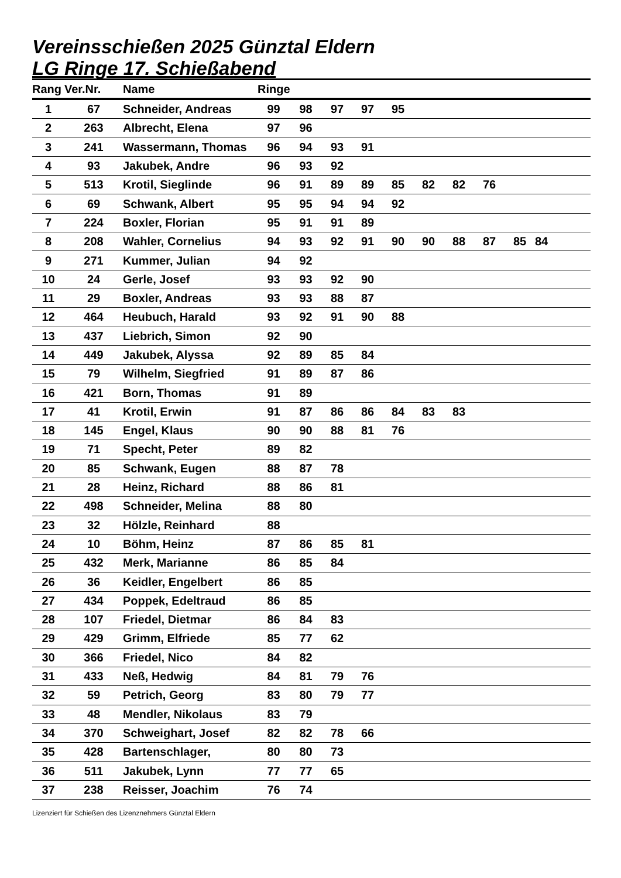Vereinsschießen 2025 Günztal Eldern
LG Ringe 17. Schießabend
| Rang | Ver.Nr. | Name | Ringe | | | | | | | | | |
| --- | --- | --- | --- | --- | --- | --- | --- | --- | --- | --- | --- | --- |
| 1 | 67 | Schneider, Andreas | 99 | 98 | 97 | 97 | 95 | | | | | |
| 2 | 263 | Albrecht, Elena | 97 | 96 | | | | | | | | |
| 3 | 241 | Wassermann, Thomas | 96 | 94 | 93 | 91 | | | | | | |
| 4 | 93 | Jakubek, Andre | 96 | 93 | 92 | | | | | | | |
| 5 | 513 | Krotil, Sieglinde | 96 | 91 | 89 | 89 | 85 | 82 | 82 | 76 | | |
| 6 | 69 | Schwank, Albert | 95 | 95 | 94 | 94 | 92 | | | | | |
| 7 | 224 | Boxler, Florian | 95 | 91 | 91 | 89 | | | | | | |
| 8 | 208 | Wahler, Cornelius | 94 | 93 | 92 | 91 | 90 | 90 | 88 | 87 | 85 | 84 |
| 9 | 271 | Kummer, Julian | 94 | 92 | | | | | | | | |
| 10 | 24 | Gerle, Josef | 93 | 93 | 92 | 90 | | | | | | |
| 11 | 29 | Boxler, Andreas | 93 | 93 | 88 | 87 | | | | | | |
| 12 | 464 | Heubuch, Harald | 93 | 92 | 91 | 90 | 88 | | | | | |
| 13 | 437 | Liebrich, Simon | 92 | 90 | | | | | | | | |
| 14 | 449 | Jakubek, Alyssa | 92 | 89 | 85 | 84 | | | | | | |
| 15 | 79 | Wilhelm, Siegfried | 91 | 89 | 87 | 86 | | | | | | |
| 16 | 421 | Born, Thomas | 91 | 89 | | | | | | | | |
| 17 | 41 | Krotil, Erwin | 91 | 87 | 86 | 86 | 84 | 83 | 83 | | | |
| 18 | 145 | Engel, Klaus | 90 | 90 | 88 | 81 | 76 | | | | | |
| 19 | 71 | Specht, Peter | 89 | 82 | | | | | | | | |
| 20 | 85 | Schwank, Eugen | 88 | 87 | 78 | | | | | | | |
| 21 | 28 | Heinz, Richard | 88 | 86 | 81 | | | | | | | |
| 22 | 498 | Schneider, Melina | 88 | 80 | | | | | | | | |
| 23 | 32 | Hölzle, Reinhard | 88 | | | | | | | | | |
| 24 | 10 | Böhm, Heinz | 87 | 86 | 85 | 81 | | | | | | |
| 25 | 432 | Merk, Marianne | 86 | 85 | 84 | | | | | | | |
| 26 | 36 | Keidler, Engelbert | 86 | 85 | | | | | | | | |
| 27 | 434 | Poppek, Edeltraud | 86 | 85 | | | | | | | | |
| 28 | 107 | Friedel, Dietmar | 86 | 84 | 83 | | | | | | | |
| 29 | 429 | Grimm, Elfriede | 85 | 77 | 62 | | | | | | | |
| 30 | 366 | Friedel, Nico | 84 | 82 | | | | | | | | |
| 31 | 433 | Neß, Hedwig | 84 | 81 | 79 | 76 | | | | | | |
| 32 | 59 | Petrich, Georg | 83 | 80 | 79 | 77 | | | | | | |
| 33 | 48 | Mendler, Nikolaus | 83 | 79 | | | | | | | | |
| 34 | 370 | Schweighart, Josef | 82 | 82 | 78 | 66 | | | | | | |
| 35 | 428 | Bartenschlager, | 80 | 80 | 73 | | | | | | | |
| 36 | 511 | Jakubek, Lynn | 77 | 77 | 65 | | | | | | | |
| 37 | 238 | Reisser, Joachim | 76 | 74 | | | | | | | | |
Lizenziert für Schießen des Lizenznehmers Günztal Eldern